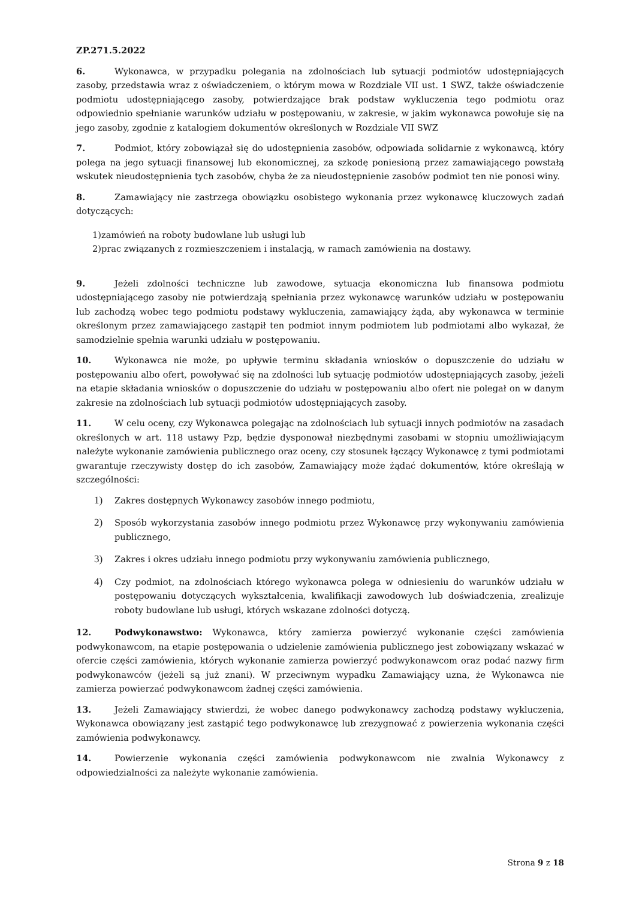ZP.271.5.2022
6. Wykonawca, w przypadku polegania na zdolnościach lub sytuacji podmiotów udostępniających zasoby, przedstawia wraz z oświadczeniem, o którym mowa w Rozdziale VII ust. 1 SWZ, także oświadczenie podmiotu udostępniającego zasoby, potwierdzające brak podstaw wykluczenia tego podmiotu oraz odpowiednio spełnianie warunków udziału w postępowaniu, w zakresie, w jakim wykonawca powołuje się na jego zasoby, zgodnie z katalogiem dokumentów określonych w Rozdziale VII SWZ
7. Podmiot, który zobowiązał się do udostępnienia zasobów, odpowiada solidarnie z wykonawcą, który polega na jego sytuacji finansowej lub ekonomicznej, za szkodę poniesioną przez zamawiającego powstałą wskutek nieudostępnienia tych zasobów, chyba że za nieudostępnienie zasobów podmiot ten nie ponosi winy.
8. Zamawiający nie zastrzega obowiązku osobistego wykonania przez wykonawcę kluczowych zadań dotyczących:
1)zamówień na roboty budowlane lub usługi lub
2)prac związanych z rozmieszczeniem i instalacją, w ramach zamówienia na dostawy.
9. Jeżeli zdolności techniczne lub zawodowe, sytuacja ekonomiczna lub finansowa podmiotu udostępniającego zasoby nie potwierdzają spełniania przez wykonawcę warunków udziału w postępowaniu lub zachodzą wobec tego podmiotu podstawy wykluczenia, zamawiający żąda, aby wykonawca w terminie określonym przez zamawiającego zastąpił ten podmiot innym podmiotem lub podmiotami albo wykazał, że samodzielnie spełnia warunki udziału w postępowaniu.
10. Wykonawca nie może, po upływie terminu składania wniosków o dopuszczenie do udziału w postępowaniu albo ofert, powoływać się na zdolności lub sytuację podmiotów udostępniających zasoby, jeżeli na etapie składania wniosków o dopuszczenie do udziału w postępowaniu albo ofert nie polegał on w danym zakresie na zdolnościach lub sytuacji podmiotów udostępniających zasoby.
11. W celu oceny, czy Wykonawca polegając na zdolnościach lub sytuacji innych podmiotów na zasadach określonych w art. 118 ustawy Pzp, będzie dysponował niezbędnymi zasobami w stopniu umożliwiającym należyte wykonanie zamówienia publicznego oraz oceny, czy stosunek łączący Wykonawcę z tymi podmiotami gwarantuje rzeczywisty dostęp do ich zasobów, Zamawiający może żądać dokumentów, które określają w szczególności:
1) Zakres dostępnych Wykonawcy zasobów innego podmiotu,
2) Sposób wykorzystania zasobów innego podmiotu przez Wykonawcę przy wykonywaniu zamówienia publicznego,
3) Zakres i okres udziału innego podmiotu przy wykonywaniu zamówienia publicznego,
4) Czy podmiot, na zdolnościach którego wykonawca polega w odniesieniu do warunków udziału w postępowaniu dotyczących wykształcenia, kwalifikacji zawodowych lub doświadczenia, zrealizuje roboty budowlane lub usługi, których wskazane zdolności dotyczą.
12. Podwykonawstwo: Wykonawca, który zamierza powierzyć wykonanie części zamówienia podwykonawcom, na etapie postępowania o udzielenie zamówienia publicznego jest zobowiązany wskazać w ofercie części zamówienia, których wykonanie zamierza powierzyć podwykonawcom oraz podać nazwy firm podwykonawców (jeżeli są już znani). W przeciwnym wypadku Zamawiający uzna, że Wykonawca nie zamierza powierzać podwykonawcom żadnej części zamówienia.
13. Jeżeli Zamawiający stwierdzi, że wobec danego podwykonawcy zachodzą podstawy wykluczenia, Wykonawca obowiązany jest zastąpić tego podwykonawcę lub zrezygnować z powierzenia wykonania części zamówienia podwykonawcy.
14. Powierzenie wykonania części zamówienia podwykonawcom nie zwalnia Wykonawcy z odpowiedzialności za należyte wykonanie zamówienia.
Strona 9 z 18